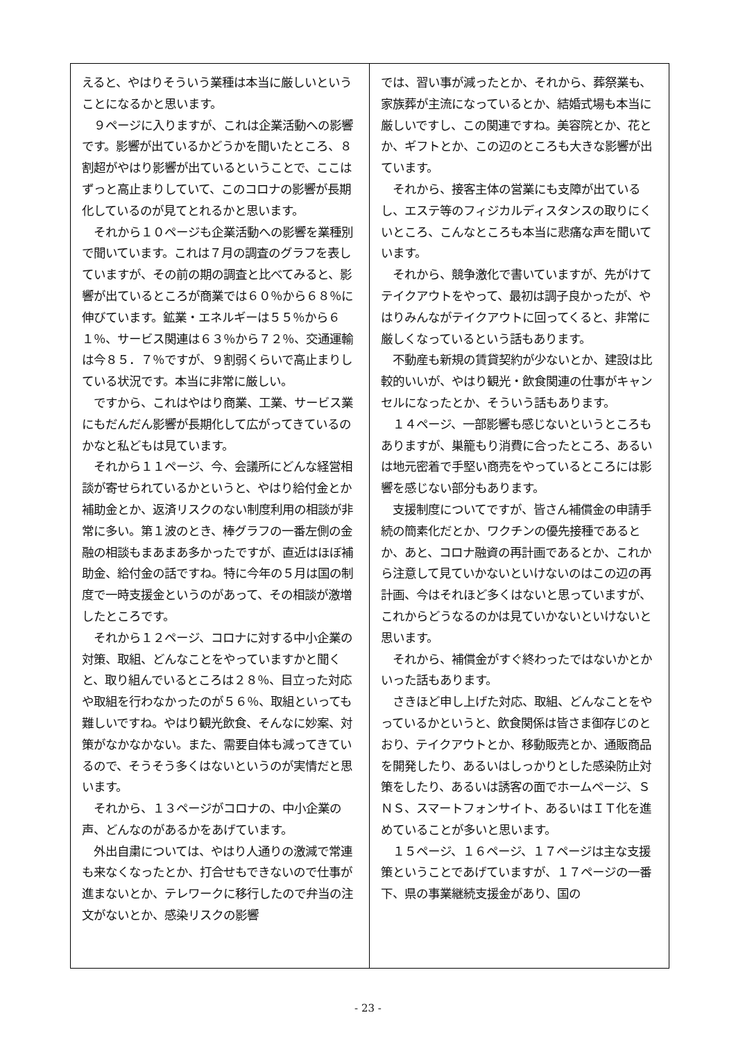えると、やはりそういう業種は本当に厳しいということになるかと思います。
　９ページに入りますが、これは企業活動への影響です。影響が出ているかどうかを聞いたところ、８割超がやはり影響が出ているということで、ここはずっと高止まりしていて、このコロナの影響が長期化しているのが見てとれるかと思います。
　それから１０ページも企業活動への影響を業種別で聞いています。これは７月の調査のグラフを表していますが、その前の期の調査と比べてみると、影響が出ているところが商業では６０％から６８％に伸びています。鉱業・エネルギーは５５％から６１％、サービス関連は６３％から７２％、交通運輸は今８５．７％ですが、９割弱くらいで高止まりしている状況です。本当に非常に厳しい。
　ですから、これはやはり商業、工業、サービス業にもだんだん影響が長期化して広がってきているのかなと私どもは見ています。
　それから１１ページ、今、会議所にどんな経営相談が寄せられているかというと、やはり給付金とか補助金とか、返済リスクのない制度利用の相談が非常に多い。第１波のとき、棒グラフの一番左側の金融の相談もまあまあ多かったですが、直近はほぼ補助金、給付金の話ですね。特に今年の５月は国の制度で一時支援金というのがあって、その相談が激増したところです。
　それから１２ページ、コロナに対する中小企業の対策、取組、どんなことをやっていますかと聞くと、取り組んでいるところは２８％、目立った対応や取組を行わなかったのが５６％、取組といっても難しいですね。やはり観光飲食、そんなに妙案、対策がなかなかない。また、需要自体も減ってきているので、そうそう多くはないというのが実情だと思います。
　それから、１３ページがコロナの、中小企業の声、どんなのがあるかをあげています。
　外出自粛については、やはり人通りの激減で常連も来なくなったとか、打合せもできないので仕事が進まないとか、テレワークに移行したので弁当の注文がないとか、感染リスクの影響
では、習い事が減ったとか、それから、葬祭業も、家族葬が主流になっているとか、結婚式場も本当に厳しいですし、この関連ですね。美容院とか、花とか、ギフトとか、この辺のところも大きな影響が出ています。
　それから、接客主体の営業にも支障が出ているし、エステ等のフィジカルディスタンスの取りにくいところ、こんなところも本当に悲痛な声を聞いています。
　それから、競争激化で書いていますが、先がけてテイクアウトをやって、最初は調子良かったが、やはりみんながテイクアウトに回ってくると、非常に厳しくなっているという話もあります。
　不動産も新規の賃貸契約が少ないとか、建設は比較的いいが、やはり観光・飲食関連の仕事がキャンセルになったとか、そういう話もあります。
　１４ページ、一部影響も感じないというところもありますが、巣籠もり消費に合ったところ、あるいは地元密着で手堅い商売をやっているところには影響を感じない部分もあります。
　支援制度についてですが、皆さん補償金の申請手続の簡素化だとか、ワクチンの優先接種であるとか、あと、コロナ融資の再計画であるとか、これから注意して見ていかないといけないのはこの辺の再計画、今はそれほど多くはないと思っていますが、これからどうなるのかは見ていかないといけないと思います。
　それから、補償金がすぐ終わったではないかとかいった話もあります。
　さきほど申し上げた対応、取組、どんなことをやっているかというと、飲食関係は皆さま御存じのとおり、テイクアウトとか、移動販売とか、通販商品を開発したり、あるいはしっかりとした感染防止対策をしたり、あるいは誘客の面でホームページ、ＳＮＳ、スマートフォンサイト、あるいはＩＴ化を進めていることが多いと思います。
　１５ページ、１６ページ、１７ページは主な支援策ということであげていますが、１７ページの一番下、県の事業継続支援金があり、国の
- 23 -